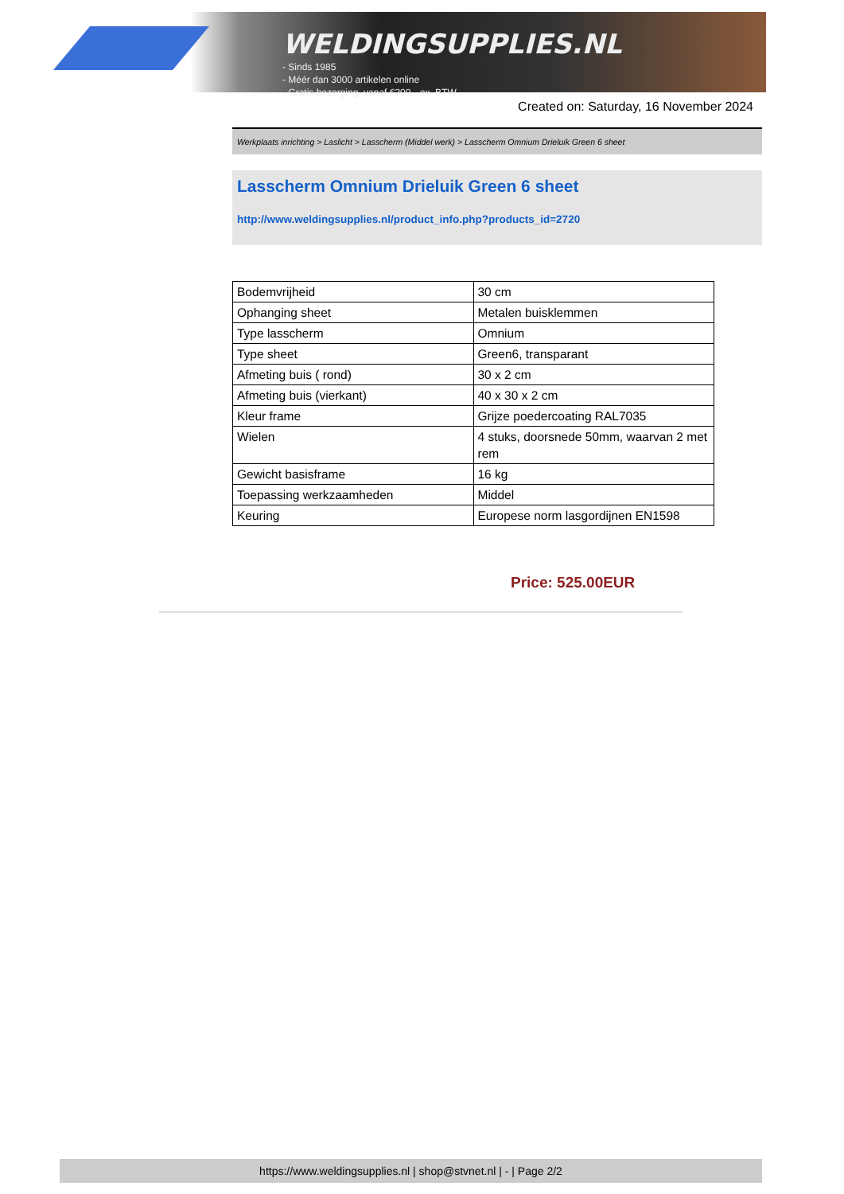WELDINGSUPPLIES.NL
- Sinds 1985
- Méér dan 3000 artikelen online
- Gratis bezorging, vanaf €200,--ex. BTW
Created on: Saturday, 16 November 2024
Werkplaats inrichting > Laslicht > Lasscherm (Middel werk) > Lasscherm Omnium Drieluik Green 6 sheet
Lasscherm Omnium Drieluik Green 6 sheet
http://www.weldingsupplies.nl/product_info.php?products_id=2720
| Bodemvrijheid | 30 cm |
| Ophanging sheet | Metalen buisklemmen |
| Type lasscherm | Omnium |
| Type sheet | Green6, transparant |
| Afmeting buis ( rond) | 30 x 2 cm |
| Afmeting buis (vierkant) | 40 x 30 x 2 cm |
| Kleur frame | Grijze poedercoating RAL7035 |
| Wielen | 4 stuks, doorsnede 50mm, waarvan 2 met rem |
| Gewicht basisframe | 16 kg |
| Toepassing werkzaamheden | Middel |
| Keuring | Europese norm lasgordijnen EN1598 |
Price: 525.00EUR
https://www.weldingsupplies.nl | shop@stvnet.nl | - | Page 2/2